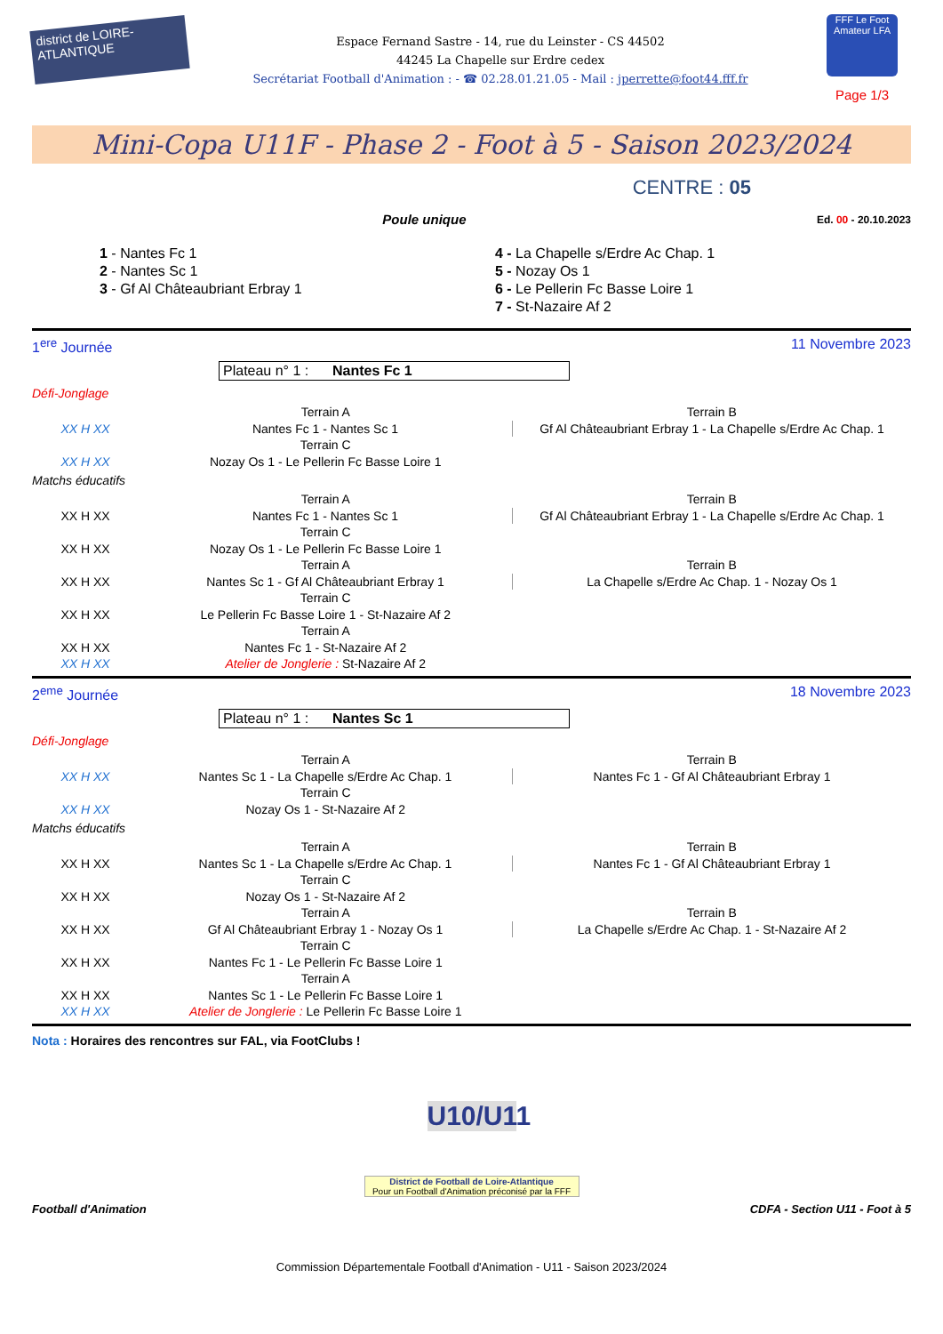district de LOIRE-ATLANTIQUE
Espace Fernand Sastre - 14, rue du Leinster - CS 44502
44245 La Chapelle sur Erdre cedex
Secrétariat Football d'Animation : - ☎ 02.28.01.21.05 - Mail : jperrette@foot44.fff.fr
FFF Le Foot Amateur LFA
Page 1/3
Mini-Copa U11F - Phase 2 - Foot à 5 - Saison 2023/2024
CENTRE : 05
Poule unique Ed. 00 - 20.10.2023
1 - Nantes Fc 1
2 - Nantes Sc 1
3 - Gf Al Châteaubriant Erbray 1
4 - La Chapelle s/Erdre Ac Chap. 1
5 - Nozay Os 1
6 - Le Pellerin Fc Basse Loire 1
7 - St-Nazaire Af 2
1<sup>ere</sup> Journée 11 Novembre 2023
Plateau n° 1 : Nantes Fc 1
Défi-Jonglage
| | Terrain A | Terrain B |
| XX H XX | Nantes Fc 1 - Nantes Sc 1 | Gf Al Châteaubriant Erbray 1 - La Chapelle s/Erdre Ac Chap. 1 |
| | Terrain C | |
| XX H XX | Nozay Os 1 - Le Pellerin Fc Basse Loire 1 | |
Matchs éducatifs
| | Terrain A | Terrain B |
| XX H XX | Nantes Fc 1 - Nantes Sc 1 | Gf Al Châteaubriant Erbray 1 - La Chapelle s/Erdre Ac Chap. 1 |
| | Terrain C | |
| XX H XX | Nozay Os 1 - Le Pellerin Fc Basse Loire 1 | |
| | Terrain A | Terrain B |
| XX H XX | Nantes Sc 1 - Gf Al Châteaubriant Erbray 1 | La Chapelle s/Erdre Ac Chap. 1 - Nozay Os 1 |
| | Terrain C | |
| XX H XX | Le Pellerin Fc Basse Loire 1 - St-Nazaire Af 2 | |
| | Terrain A | |
| XX H XX | Nantes Fc 1 - St-Nazaire Af 2 | |
| XX H XX | Atelier de Jonglerie : St-Nazaire Af 2 | |
2<sup>eme</sup> Journée 18 Novembre 2023
Plateau n° 1 : Nantes Sc 1
Défi-Jonglage
| | Terrain A | Terrain B |
| XX H XX | Nantes Sc 1 - La Chapelle s/Erdre Ac Chap. 1 | Nantes Fc 1 - Gf Al Châteaubriant Erbray 1 |
| | Terrain C | |
| XX H XX | Nozay Os 1 - St-Nazaire Af 2 | |
Matchs éducatifs
| | Terrain A | Terrain B |
| XX H XX | Nantes Sc 1 - La Chapelle s/Erdre Ac Chap. 1 | Nantes Fc 1 - Gf Al Châteaubriant Erbray 1 |
| | Terrain C | |
| XX H XX | Nozay Os 1 - St-Nazaire Af 2 | |
| | Terrain A | Terrain B |
| XX H XX | Gf Al Châteaubriant Erbray 1 - Nozay Os 1 | La Chapelle s/Erdre Ac Chap. 1 - St-Nazaire Af 2 |
| | Terrain C | |
| XX H XX | Nantes Fc 1 - Le Pellerin Fc Basse Loire 1 | |
| | Terrain A | |
| XX H XX | Nantes Sc 1 - Le Pellerin Fc Basse Loire 1 | |
| XX H XX | Atelier de Jonglerie : Le Pellerin Fc Basse Loire 1 | |
Nota : Horaires des rencontres sur FAL, via FootClubs !
U10/U11
District de Football de Loire-Atlantique
Pour un Football d'Animation préconisé par la FFF
Football d'Animation CDFA - Section U11 - Foot à 5
Commission Départementale Football d'Animation - U11 - Saison 2023/2024